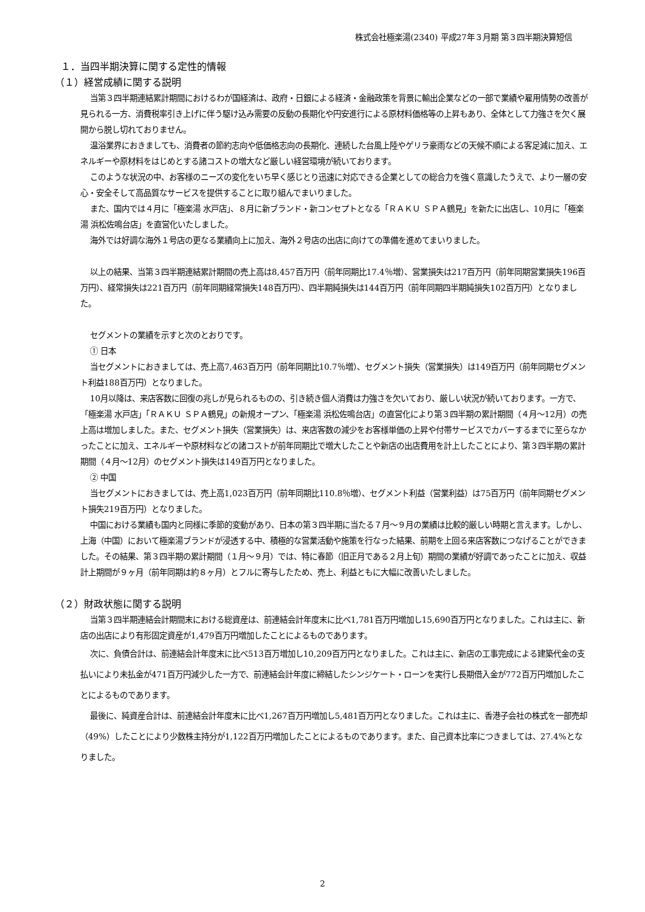株式会社極楽湯(2340) 平成27年３月期 第３四半期決算短信
１．当四半期決算に関する定性的情報
（１）経営成績に関する説明
当第３四半期連結累計期間におけるわが国経済は、政府・日銀による経済・金融政策を背景に輸出企業などの一部で業績や雇用情勢の改善が見られる一方、消費税率引き上げに伴う駆け込み需要の反動の長期化や円安進行による原材料価格等の上昇もあり、全体として力強さを欠く展開から脱し切れておりません。
温浴業界におきましても、消費者の節約志向や低価格志向の長期化、連続した台風上陸やゲリラ豪雨などの天候不順による客足減に加え、エネルギーや原材料をはじめとする諸コストの増大など厳しい経営環境が続いております。
このような状況の中、お客様のニーズの変化をいち早く感じとり迅速に対応できる企業としての総合力を強く意識したうえで、より一層の安心・安全そして高品質なサービスを提供することに取り組んでまいりました。
また、国内では４月に「極楽湯 水戸店」、８月に新ブランド・新コンセプトとなる「ＲＡＫＵ ＳＰＡ鶴見」を新たに出店し、10月に「極楽湯 浜松佐鳴台店」を直営化いたしました。
海外では好調な海外１号店の更なる業績向上に加え、海外２号店の出店に向けての準備を進めてまいりました。
以上の結果、当第３四半期連結累計期間の売上高は8,457百万円（前年同期比17.4％増）、営業損失は217百万円（前年同期営業損失196百万円）、経常損失は221百万円（前年同期経常損失148百万円）、四半期純損失は144百万円（前年同期四半期純損失102百万円）となりました。
セグメントの業績を示すと次のとおりです。
① 日本
当セグメントにおきましては、売上高7,463百万円（前年同期比10.7％増）、セグメント損失（営業損失）は149百万円（前年同期セグメント利益188百万円）となりました。
10月以降は、来店客数に回復の兆しが見られるものの、引き続き個人消費は力強さを欠いており、厳しい状況が続いております。一方で、「極楽湯 水戸店」「ＲＡＫＵ ＳＰＡ鶴見」の新規オープン、「極楽湯 浜松佐鳴台店」の直営化により第３四半期の累計期間（４月～12月）の売上高は増加しました。また、セグメント損失（営業損失）は、来店客数の減少をお客様単価の上昇や付帯サービスでカバーするまでに至らなかったことに加え、エネルギーや原材料などの諸コストが前年同期比で増大したことや新店の出店費用を計上したことにより、第３四半期の累計期間（４月～12月）のセグメント損失は149百万円となりました。
② 中国
当セグメントにおきましては、売上高1,023百万円（前年同期比110.8％増）、セグメント利益（営業利益）は75百万円（前年同期セグメント損失219百万円）となりました。
中国における業績も国内と同様に季節的変動があり、日本の第３四半期に当たる７月～９月の業績は比較的厳しい時期と言えます。しかし、上海（中国）において極楽湯ブランドが浸透する中、積極的な営業活動や施策を行なった結果、前期を上回る来店客数につなげることができました。その結果、第３四半期の累計期間（１月～９月）では、特に春節（旧正月である２月上旬）期間の業績が好調であったことに加え、収益計上期間が９ヶ月（前年同期は約８ヶ月）とフルに寄与したため、売上、利益ともに大幅に改善いたしました。
（２）財政状態に関する説明
当第３四半期連結会計期間末における総資産は、前連結会計年度末に比べ1,781百万円増加し15,690百万円となりました。これは主に、新店の出店により有形固定資産が1,479百万円増加したことによるものであります。
次に、負債合計は、前連結会計年度末に比べ513百万増加し10,209百万円となりました。これは主に、新店の工事完成による建築代金の支払いにより未払金が471百万円減少した一方で、前連結会計年度に締結したシンジケート・ローンを実行し長期借入金が772百万円増加したことによるものであります。
最後に、純資産合計は、前連結会計年度末に比べ1,267百万円増加し5,481百万円となりました。これは主に、香港子会社の株式を一部売却（49%）したことにより少数株主持分が1,122百万円増加したことによるものであります。また、自己資本比率につきましては、27.4%となりました。
2